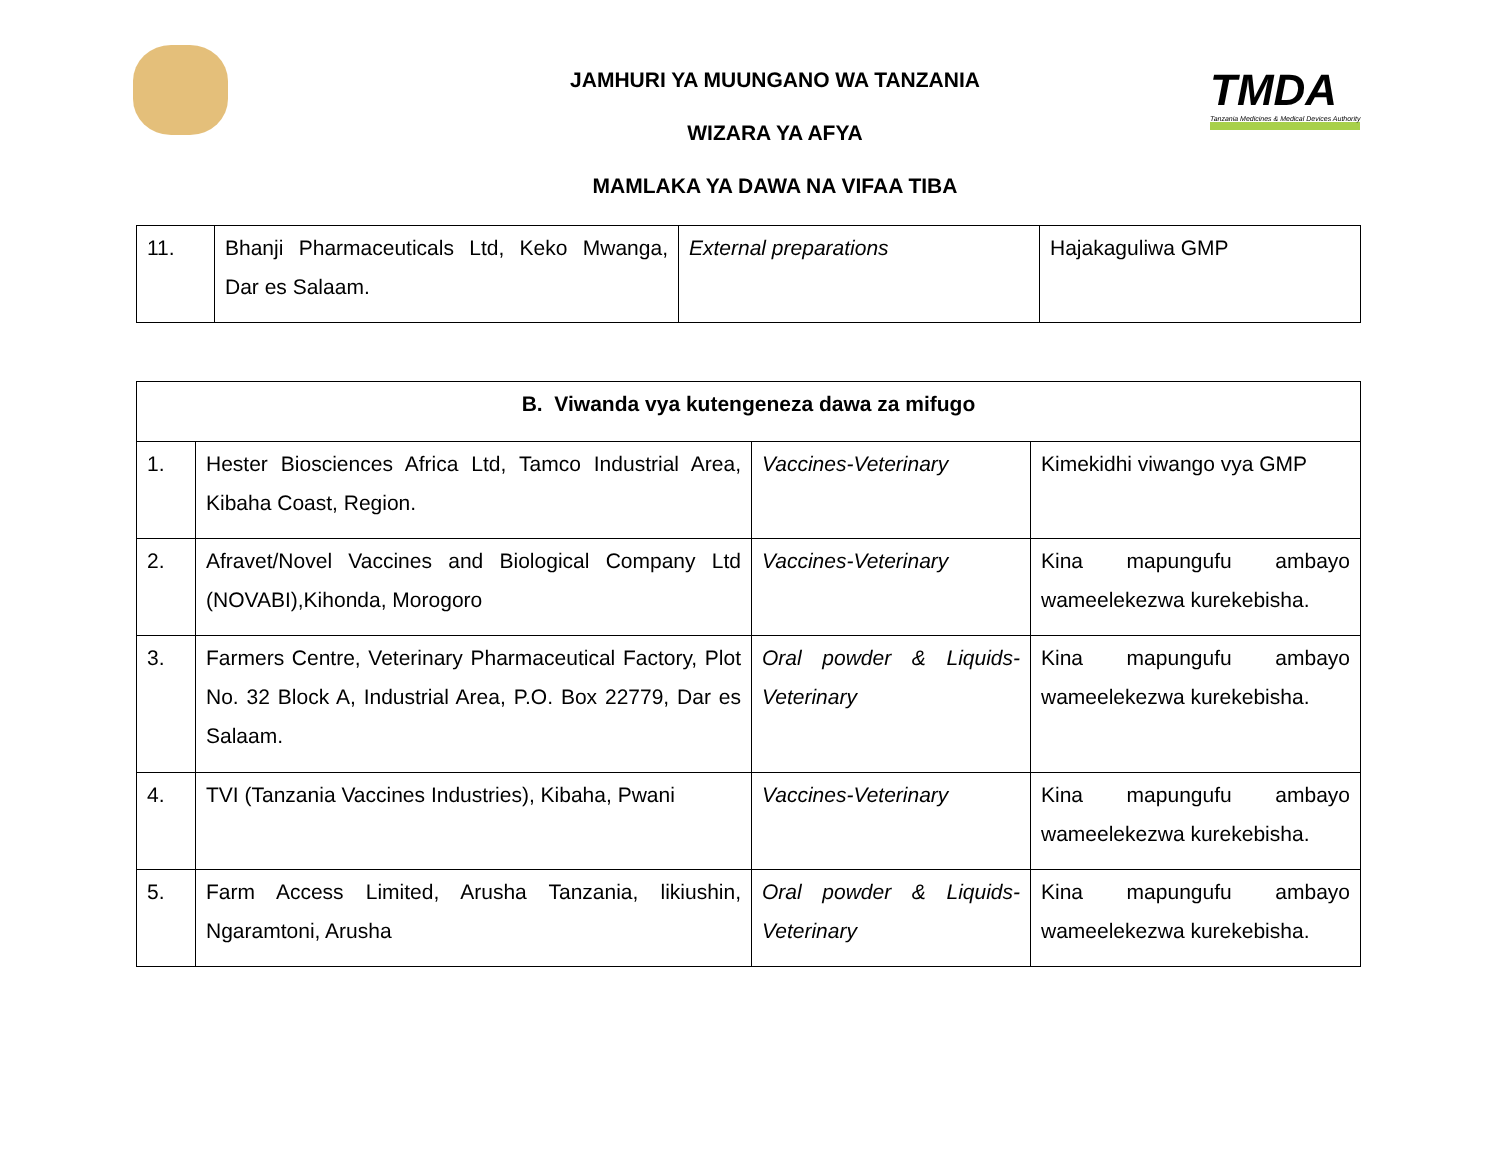TMDA
Tanzania Medicines & Medical Devices Authority
JAMHURI YA MUUNGANO WA TANZANIA
WIZARA YA AFYA
MAMLAKA YA DAWA NA VIFAA TIBA
| 11. | Bhanji Pharmaceuticals Ltd, Keko Mwanga, Dar es Salaam. | External preparations | Hajakaguliwa GMP |
| B. Viwanda vya kutengeneza dawa za mifugo | | | |
| 1. | Hester Biosciences Africa Ltd, Tamco Industrial Area, Kibaha Coast, Region. | Vaccines-Veterinary | Kimekidhi viwango vya GMP |
| 2. | Afravet/Novel Vaccines and Biological Company Ltd (NOVABI),Kihonda, Morogoro | Vaccines-Veterinary | Kina mapungufu ambayo wameelekezwa kurekebisha. |
| 3. | Farmers Centre, Veterinary Pharmaceutical Factory, Plot No. 32 Block A, Industrial Area, P.O. Box 22779, Dar es Salaam. | Oral powder & Liquids-Veterinary | Kina mapungufu ambayo wameelekezwa kurekebisha. |
| 4. | TVI (Tanzania Vaccines Industries), Kibaha, Pwani | Vaccines-Veterinary | Kina mapungufu ambayo wameelekezwa kurekebisha. |
| 5. | Farm Access Limited, Arusha Tanzania, likiushin, Ngaramtoni, Arusha | Oral powder & Liquids-Veterinary | Kina mapungufu ambayo wameelekezwa kurekebisha. |